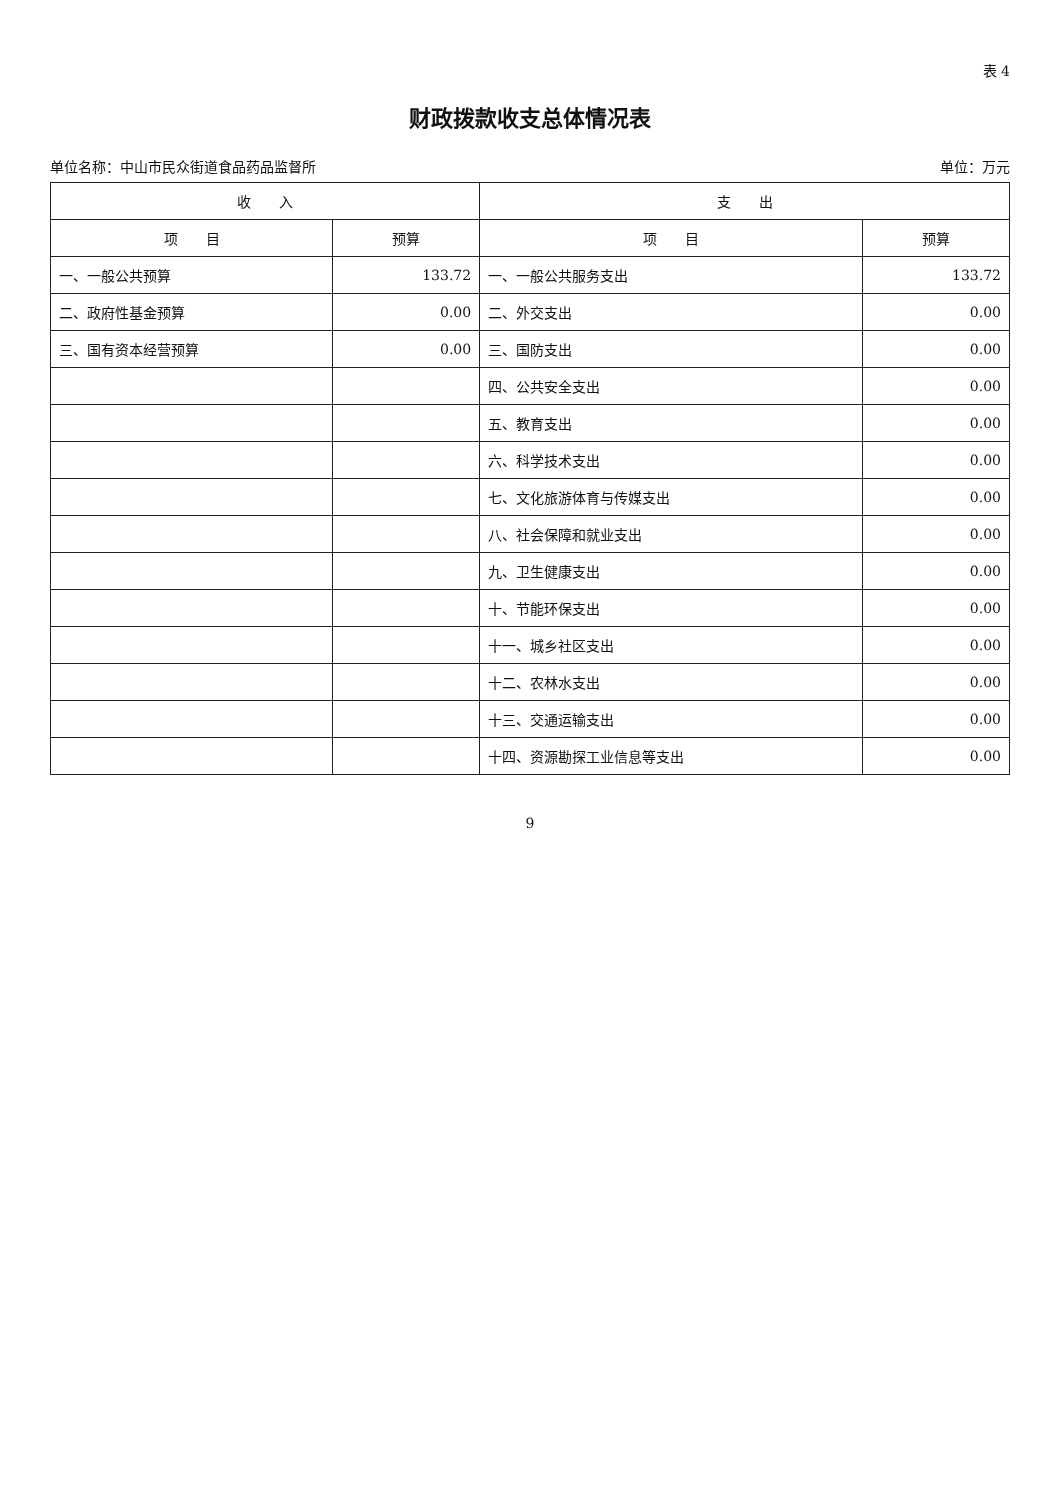表 4
财政拨款收支总体情况表
单位名称：中山市民众街道食品药品监督所 单位：万元
| 收 入 | | 支 出 | |
| --- | --- | --- | --- |
| 项 目 | 预算 | 项 目 | 预算 |
| 一、一般公共预算 | 133.72 | 一、一般公共服务支出 | 133.72 |
| 二、政府性基金预算 | 0.00 | 二、外交支出 | 0.00 |
| 三、国有资本经营预算 | 0.00 | 三、国防支出 | 0.00 |
| | | 四、公共安全支出 | 0.00 |
| | | 五、教育支出 | 0.00 |
| | | 六、科学技术支出 | 0.00 |
| | | 七、文化旅游体育与传媒支出 | 0.00 |
| | | 八、社会保障和就业支出 | 0.00 |
| | | 九、卫生健康支出 | 0.00 |
| | | 十、节能环保支出 | 0.00 |
| | | 十一、城乡社区支出 | 0.00 |
| | | 十二、农林水支出 | 0.00 |
| | | 十三、交通运输支出 | 0.00 |
| | | 十四、资源勘探工业信息等支出 | 0.00 |
9